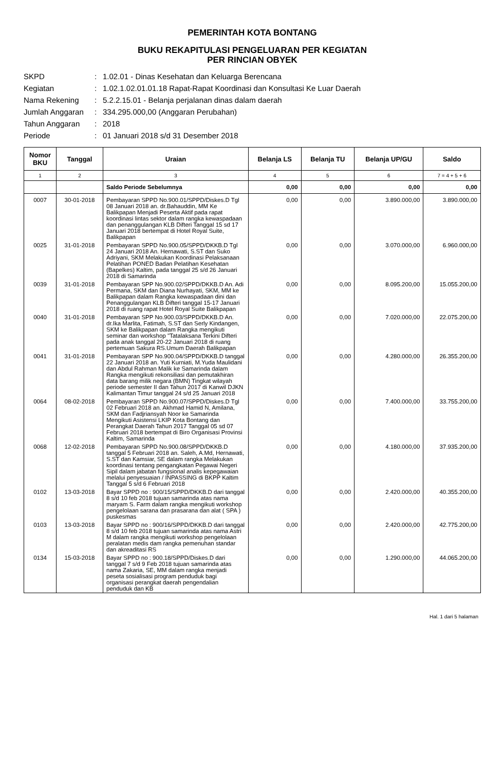PEMERINTAH KOTA BONTANG
BUKU REKAPITULASI PENGELUARAN PER KEGIATAN
PER RINCIAN OBYEK
SKPD: 1.02.01 - Dinas Kesehatan dan Keluarga Berencana
Kegiatan: 1.02.1.02.01.01.18 Rapat-Rapat Koordinasi dan Konsultasi Ke Luar Daerah
Nama Rekening: 5.2.2.15.01 - Belanja perjalanan dinas dalam daerah
Jumlah Anggaran: 334.295.000,00 (Anggaran Perubahan)
Tahun Anggaran: 2018
Periode: 01 Januari 2018 s/d 31 Desember 2018
| Nomor BKU | Tanggal | Uraian | Belanja LS | Belanja TU | Belanja UP/GU | Saldo |
| --- | --- | --- | --- | --- | --- | --- |
| 1 | 2 | 3 | 4 | 5 | 6 | 7 = 4 + 5 + 6 |
| | | Saldo Periode Sebelumnya | 0,00 | 0,00 | 0,00 | 0,00 |
| 0007 | 30-01-2018 | Pembayaran SPPD No.900.01/SPPD/Diskes.D Tgl 08 Januari 2018 an. dr.Bahauddin, MM Ke Balikpapan Menjadi Peserta Aktif pada rapat koordinasi lintas sektor dalam rangka kewaspadaan dan penanggulangan KLB Difteri Tanggal 15 sd 17 Januari 2018 bertempat di Hotel Royal Suite, Balikpapan | 0,00 | 0,00 | 3.890.000,00 | 3.890.000,00 |
| 0025 | 31-01-2018 | Pembayaran SPPD No.900.05/SPPD/DKKB.D Tgl 24 Januari 2018 An. Hernawati, S.ST dan Suko Adriyani, SKM Melakukan Koordinasi Pelaksanaan Pelatihan PONED Badan Pelatihan Kesehatan (Bapelkes) Kaltim, pada tanggal 25 s/d 26 Januari 2018 di Samarinda | 0,00 | 0,00 | 3.070.000,00 | 6.960.000,00 |
| 0039 | 31-01-2018 | Pembayaran SPP No.900.02/SPPD/DKKB.D An. Adi Permana, SKM dan Diana Nurhayati, SKM, MM ke Balikpapan dalam Rangka kewaspadaan dini dan Penanggulangan KLB Difteri tanggal 15-17 Januari 2018 di ruang rapat Hotel Royal Suite Balikpapan | 0,00 | 0,00 | 8.095.200,00 | 15.055.200,00 |
| 0040 | 31-01-2018 | Pembayaran SPP No.900.03/SPPD/DKKB.D An. dr.Ika Marlita, Fatimah, S.ST dan Serly Kindangen, SKM ke Balikpapan dalam Rangka mengikuti seminar dan workshop "Tatalaksana Terkini Difteri pada anak tanggal 20-22 Januari 2018 di ruang pertemuan Sakura RS.Umum Daerah Balikpapan | 0,00 | 0,00 | 7.020.000,00 | 22.075.200,00 |
| 0041 | 31-01-2018 | Pembayaran SPP No.900.04/SPPD/DKKB.D tanggal 22 Januari 2018 an. Yuti Kurniati, M.Yuda Maulidani dan Abdul Rahman Malik ke Samarinda dalam Rangka mengikuti rekonsiliasi dan pemutakhiran data barang milik negara (BMN) Tingkat wilayah periode semester II dan Tahun 2017 di Kanwil DJKN Kalimantan Timur tanggal 24 s/d 25 Januari 2018 | 0,00 | 0,00 | 4.280.000,00 | 26.355.200,00 |
| 0064 | 08-02-2018 | Pembayaran SPPD No.900.07/SPPD/Diskes.D Tgl 02 Februari 2018 an. Akhmad Hamid N, Amilana, SKM dan Fadjriansyah Noor ke Samarinda Mengikuti Asistensi LKIP Kota Bontang dan Perangkat Daerah Tahun 2017 Tanggal 05 sd 07 Februari 2018 bertempat di Biro Organisasi Provinsi Kaltim, Samarinda | 0,00 | 0,00 | 7.400.000,00 | 33.755.200,00 |
| 0068 | 12-02-2018 | Pembayaran SPPD No.900.08/SPPD/DKKB.D tanggal 5 Februari 2018 an. Saleh, A.Md, Hernawati, S.ST dan Kamsiar, SE dalam rangka Melakukan koordinasi tentang pengangkatan Pegawai Negeri Sipil dalam jabatan fungsional analis kepegawaian melalui penyesuaian / INPASSING di BKPP Kaltim Tanggal 5 s/d 6 Februari 2018 | 0,00 | 0,00 | 4.180.000,00 | 37.935.200,00 |
| 0102 | 13-03-2018 | Bayar SPPD no : 900/15/SPPD/DKKB.D dari tanggal 8 s/d 10 feb 2018 tujuan samarinda atas nama maryam S. Farm dalam rangka mengikuti workshop pengelolaan sarana dan prasarana dan alat ( SPA ) puskesmas | 0,00 | 0,00 | 2.420.000,00 | 40.355.200,00 |
| 0103 | 13-03-2018 | Bayar SPPD no : 900/16/SPPD/DKKB.D dari tanggal 8 s/d 10 feb 2018 tujuan samarinda atas nama Astri M dalam rangka mengikuti workshop pengelolaan peralatan medis dam rangka pemenuhan standar dan akreaditasi RS | 0,00 | 0,00 | 2.420.000,00 | 42.775.200,00 |
| 0134 | 15-03-2018 | Bayar SPPD no : 900.18/SPPD/Diskes.D dari tanggal 7 s/d 9 Feb 2018 tujuan samarinda atas nama Zakaria, SE, MM dalam rangka menjadi peseta sosialisasi program penduduk bagi organisasi perangkat daerah pengendalian penduduk dan KB | 0,00 | 0,00 | 1.290.000,00 | 44.065.200,00 |
Hal. 1 dari 5 halaman